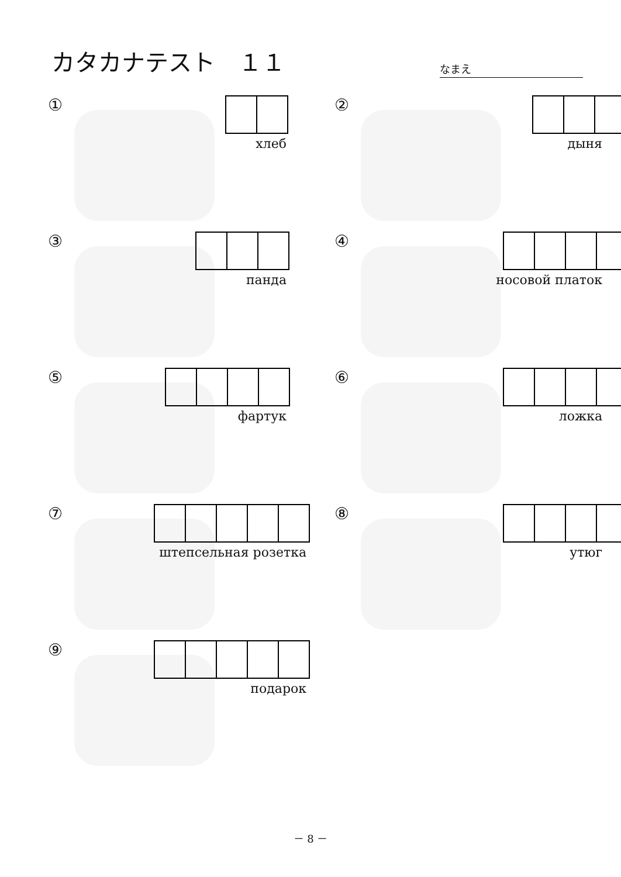カタカナテスト　１１
なまえ
①
хлеб
②
дыня
③
панда
④
носовой платок
⑤
фартук
⑥
ложка
⑦
штепсельная розетка
⑧
утюг
⑨
подарок
－ 8 －